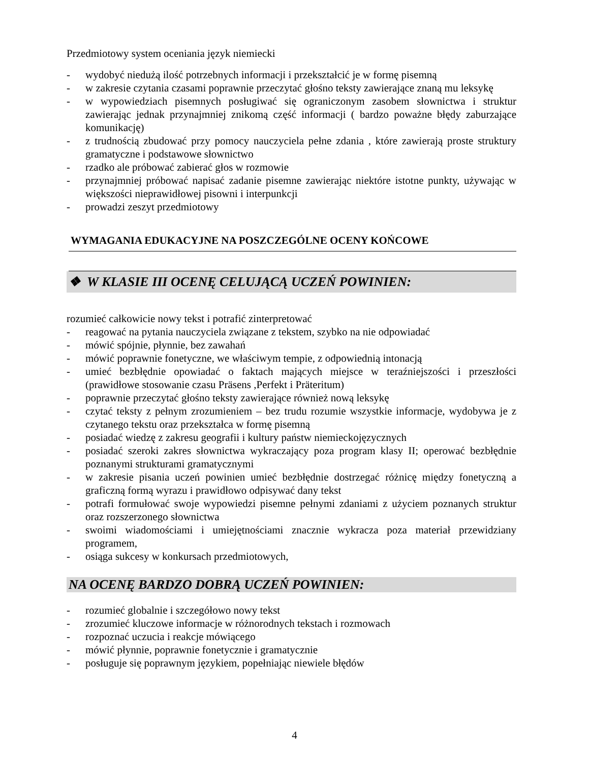Przedmiotowy system oceniania język niemiecki
- wydobyć niedużą ilość potrzebnych informacji i przekształcić je w formę pisemną
- w zakresie czytania czasami poprawnie przeczytać głośno teksty zawierające znaną mu leksykę
- w wypowiedziach pisemnych posługiwać się ograniczonym zasobem słownictwa i struktur zawierając jednak przynajmniej znikomą część informacji ( bardzo poważne błędy zaburzające komunikację)
- z trudnością zbudować przy pomocy nauczyciela pełne zdania , które zawierają proste struktury gramatyczne i podstawowe słownictwo
- rzadko ale próbować zabierać głos w rozmowie
- przynajmniej próbować napisać zadanie pisemne zawierając niektóre istotne punkty, używając w większości nieprawidłowej pisowni i interpunkcji
- prowadzi zeszyt przedmiotowy
WYMAGANIA EDUKACYJNE NA POSZCZEGÓLNE OCENY KOŃCOWE
❖ W KLASIE III OCENĘ CELUJĄCĄ UCZEŃ POWINIEN:
rozumieć całkowicie nowy tekst i potrafić zinterpretować
- reagować na pytania nauczyciela związane z tekstem, szybko na nie odpowiadać
- mówić spójnie, płynnie, bez zawahań
- mówić poprawnie fonetyczne, we właściwym tempie, z odpowiednią intonacją
- umieć bezbłędnie opowiadać o faktach mających miejsce w teraźniejszości i przeszłości (prawidłowe stosowanie czasu Präsens ,Perfekt i Präteritum)
- poprawnie przeczytać głośno teksty zawierające również nową leksykę
- czytać teksty z pełnym zrozumieniem – bez trudu rozumie wszystkie informacje, wydobywa je z czytanego tekstu oraz przekształca w formę pisemną
- posiadać wiedzę z zakresu geografii i kultury państw niemieckojęzycznych
- posiadać szeroki zakres słownictwa wykraczający poza program klasy II; operować bezbłędnie poznanymi strukturami gramatycznymi
- w zakresie pisania uczeń powinien umieć bezbłędnie dostrzegać różnicę między fonetyczną a graficzną formą wyrazu i prawidłowo odpisywać dany tekst
- potrafi formułować swoje wypowiedzi pisemne pełnymi zdaniami z użyciem poznanych struktur oraz rozszerzonego słownictwa
- swoimi wiadomościami i umiejętnościami znacznie wykracza poza materiał przewidziany programem,
- osiąga sukcesy w konkursach przedmiotowych,
NA OCENĘ BARDZO DOBRĄ UCZEŃ POWINIEN:
- rozumieć globalnie i szczegółowo nowy tekst
- zrozumieć kluczowe informacje w różnorodnych tekstach i rozmowach
- rozpoznać uczucia i reakcje mówiącego
- mówić płynnie, poprawnie fonetycznie i gramatycznie
- posługuje się poprawnym językiem, popełniając niewiele błędów
4